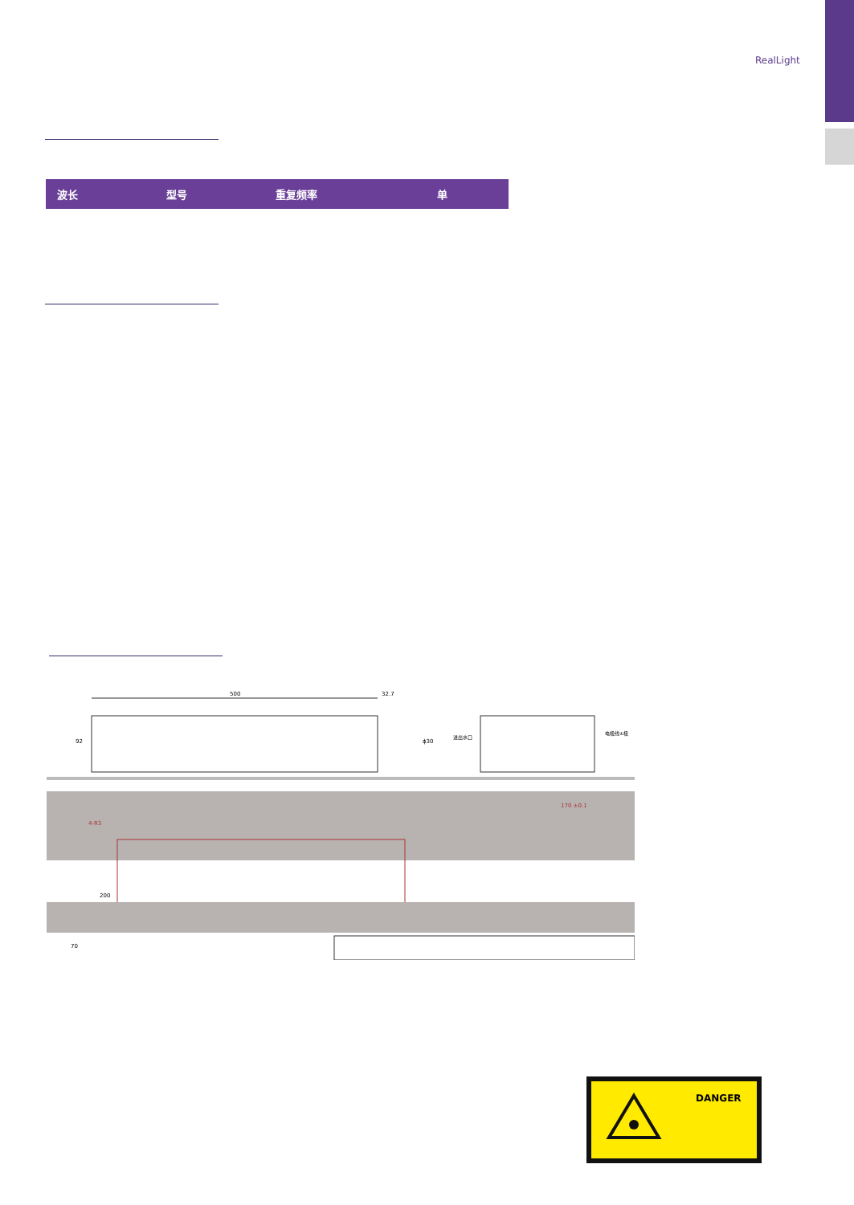RealLight
| 波长 | 型号 | 重复频率 | 单 |
| --- | --- | --- | --- |
500
32.7
92
ϕ30
进出水口
电极线±极
170 ±0.1
4-R3
200
70
DANGER